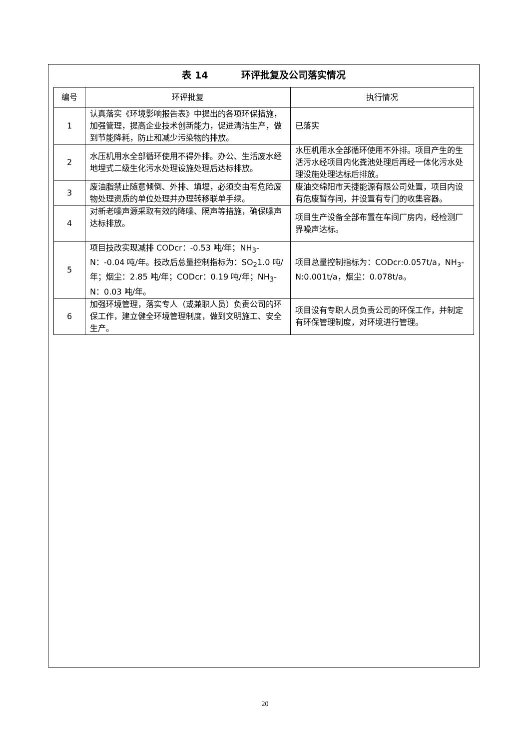表 14 环评批复及公司落实情况
| 编号 | 环评批复 | 执行情况 |
| --- | --- | --- |
| 1 | 认真落实《环境影响报告表》中提出的各项环保措施，加强管理，提高企业技术创新能力，促进清洁生产，做到节能降耗，防止和减少污染物的排放。 | 已落实 |
| 2 | 水压机用水全部循环使用不得外排。办公、生活废水经地埋式二级生化污水处理设施处理后达标排放。 | 水压机用水全部循环使用不外排。项目产生的生活污水经项目内化粪池处理后再经一体化污水处理设施处理达标后排放。 |
| 3 | 废油脂禁止随意倾倒、外排、填埋，必须交由有危险废物处理资质的单位处理并办理转移联单手续。 | 废油交绵阳市天捷能源有限公司处置，项目内设有危废暂存间，并设置有专门的收集容器。 |
| 4 | 对新老噪声源采取有效的降噪、隔声等措施，确保噪声达标排放。 | 项目生产设备全部布置在车间厂房内，经检测厂界噪声达标。 |
| 5 | 项目技改实现减排 CODcr：-0.53 吨/年；NH<sub>3</sub>-N：-0.04 吨/年。技改后总量控制指标为：SO<sub>2</sub>1.0 吨/年；烟尘：2.85 吨/年；CODcr：0.19 吨/年；NH<sub>3</sub>-N：0.03 吨/年。 | 项目总量控制指标为：CODcr:0.057t/a，NH<sub>3</sub>-N:0.001t/a，烟尘：0.078t/a。 |
| 6 | 加强环境管理，落实专人（或兼职人员）负责公司的环保工作，建立健全环境管理制度，做到文明施工、安全生产。 | 项目设有专职人员负责公司的环保工作，并制定有环保管理制度，对环境进行管理。 |
20